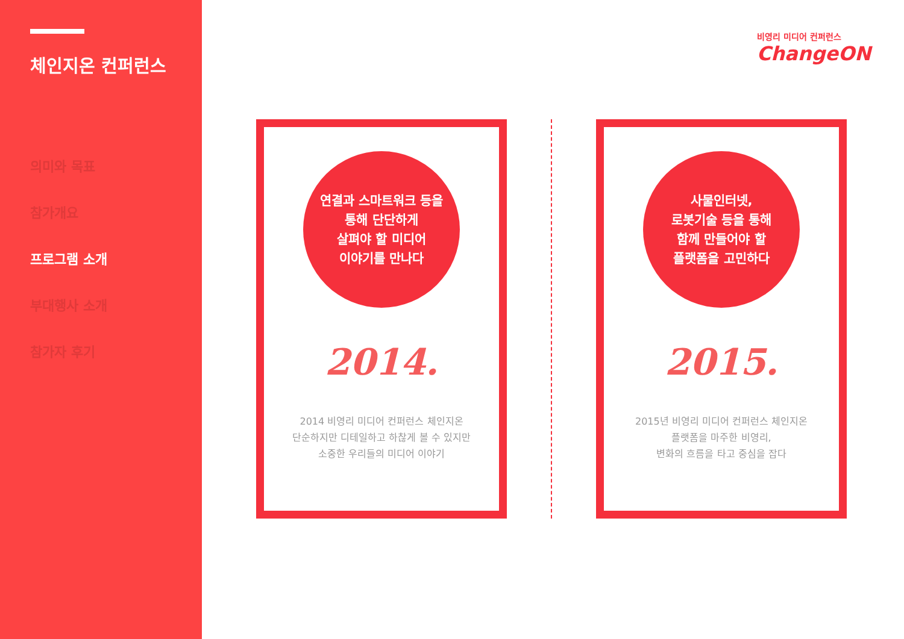체인지온 컨퍼런스
의미와 목표
참가개요
프로그램 소개
부대행사 소개
참가자 후기
비영리 미디어 컨퍼런스
ChangeON
연결과 스마트워크 등을
통해 단단하게
살펴야 할 미디어
이야기를 만나다
2014.
2014 비영리 미디어 컨퍼런스 체인지온
단순하지만 디테일하고 하찮게 볼 수 있지만
소중한 우리들의 미디어 이야기
사물인터넷,
로봇기술 등을 통해
함께 만들어야 할
플랫폼을 고민하다
2015.
2015년 비영리 미디어 컨퍼런스 체인지온
플랫폼을 마주한 비영리,
변화의 흐름을 타고 중심을 잡다